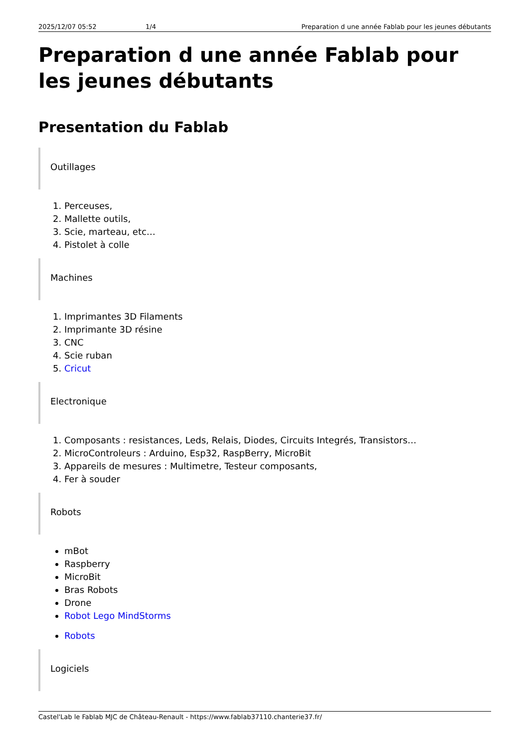2025/12/07 05:52 1/4 Preparation d une année Fablab pour les jeunes débutants
Preparation d une année Fablab pour les jeunes débutants
Presentation du Fablab
Outillages
1. Perceuses,
2. Mallette outils,
3. Scie, marteau, etc…
4. Pistolet à colle
Machines
1. Imprimantes 3D Filaments
2. Imprimante 3D résine
3. CNC
4. Scie ruban
5. Cricut
Electronique
1. Composants : resistances, Leds, Relais, Diodes, Circuits Integrés, Transistors…
2. MicroControleurs : Arduino, Esp32, RaspBerry, MicroBit
3. Appareils de mesures : Multimetre, Testeur composants,
4. Fer à souder
Robots
mBot
Raspberry
MicroBit
Bras Robots
Drone
Robot Lego MindStorms
Robots
Logiciels
Castel'Lab le Fablab MJC de Château-Renault - https://www.fablab37110.chanterie37.fr/